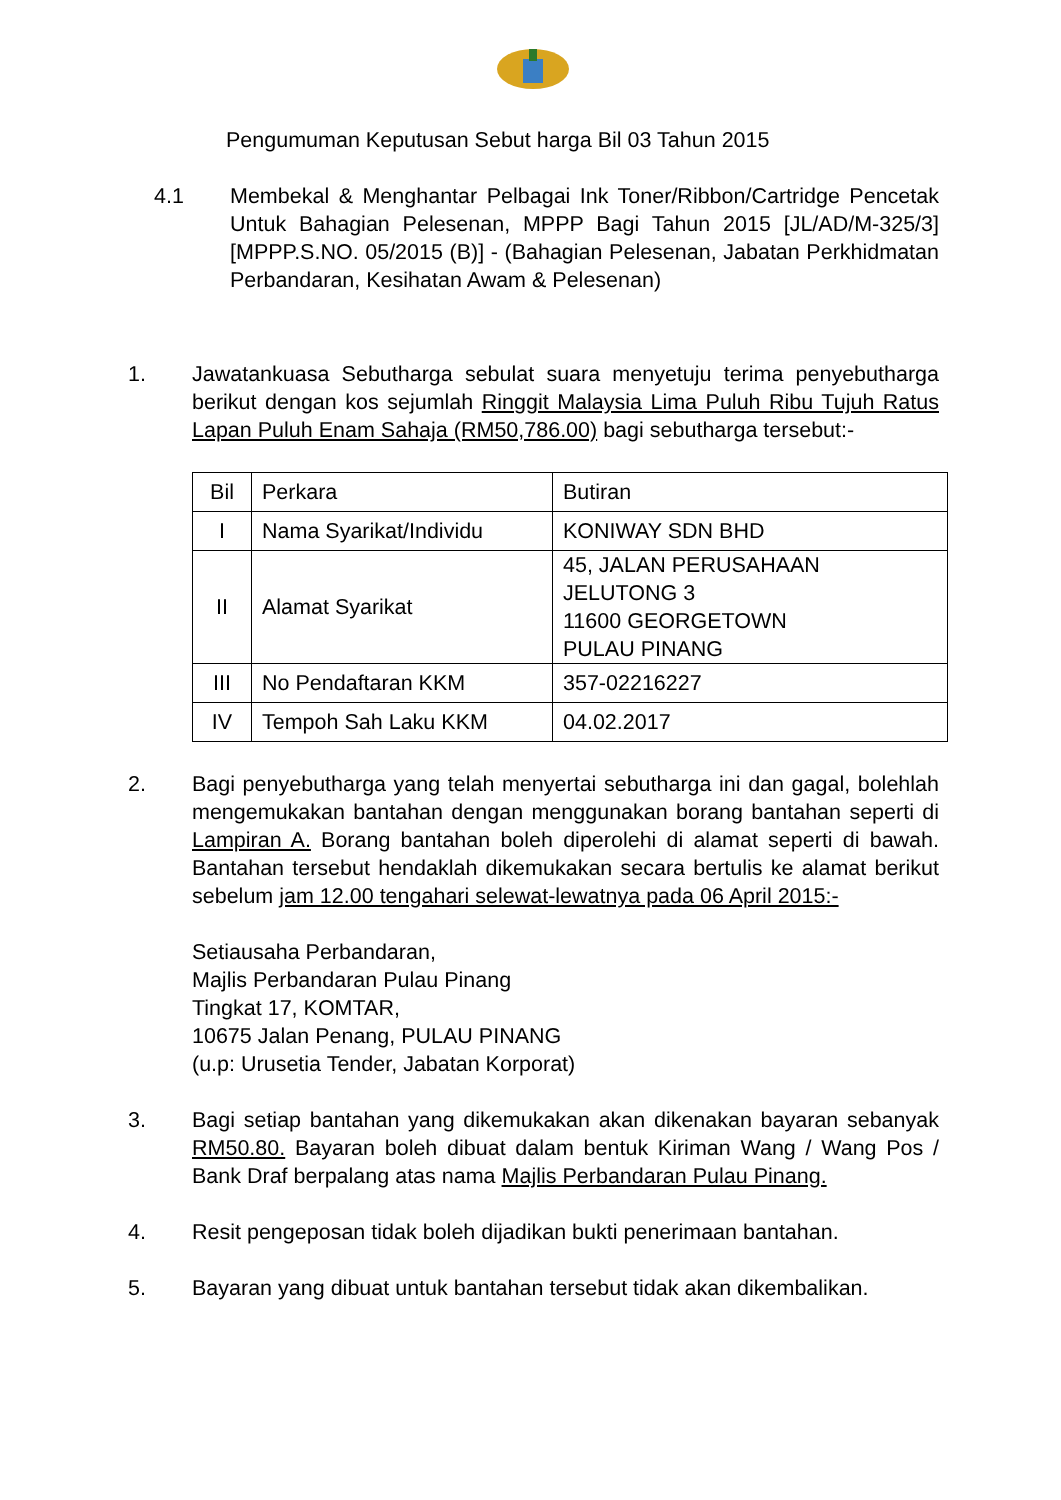Pengumuman Keputusan Sebut harga Bil 03 Tahun 2015
4.1 Membekal & Menghantar Pelbagai Ink Toner/Ribbon/Cartridge Pencetak Untuk Bahagian Pelesenan, MPPP Bagi Tahun 2015 [JL/AD/M-325/3] [MPPP.S.NO. 05/2015 (B)] - (Bahagian Pelesenan, Jabatan Perkhidmatan Perbandaran, Kesihatan Awam & Pelesenan)
1. Jawatankuasa Sebutharga sebulat suara menyetuju terima penyebutharga berikut dengan kos sejumlah Ringgit Malaysia Lima Puluh Ribu Tujuh Ratus Lapan Puluh Enam Sahaja (RM50,786.00) bagi sebutharga tersebut:-
| Bil | Perkara | Butiran |
| I | Nama Syarikat/Individu | KONIWAY SDN BHD |
| II | Alamat Syarikat | 45, JALAN PERUSAHAAN JELUTONG 3 11600 GEORGETOWN PULAU PINANG |
| III | No Pendaftaran KKM | 357-02216227 |
| IV | Tempoh Sah Laku KKM | 04.02.2017 |
2. Bagi penyebutharga yang telah menyertai sebutharga ini dan gagal, bolehlah mengemukakan bantahan dengan menggunakan borang bantahan seperti di Lampiran A. Borang bantahan boleh diperolehi di alamat seperti di bawah. Bantahan tersebut hendaklah dikemukakan secara bertulis ke alamat berikut sebelum jam 12.00 tengahari selewat-lewatnya pada 06 April 2015:-
Setiausaha Perbandaran,
Majlis Perbandaran Pulau Pinang
Tingkat 17, KOMTAR,
10675 Jalan Penang, PULAU PINANG
(u.p: Urusetia Tender, Jabatan Korporat)
3. Bagi setiap bantahan yang dikemukakan akan dikenakan bayaran sebanyak RM50.80. Bayaran boleh dibuat dalam bentuk Kiriman Wang / Wang Pos / Bank Draf berpalang atas nama Majlis Perbandaran Pulau Pinang.
4. Resit pengeposan tidak boleh dijadikan bukti penerimaan bantahan.
5. Bayaran yang dibuat untuk bantahan tersebut tidak akan dikembalikan.